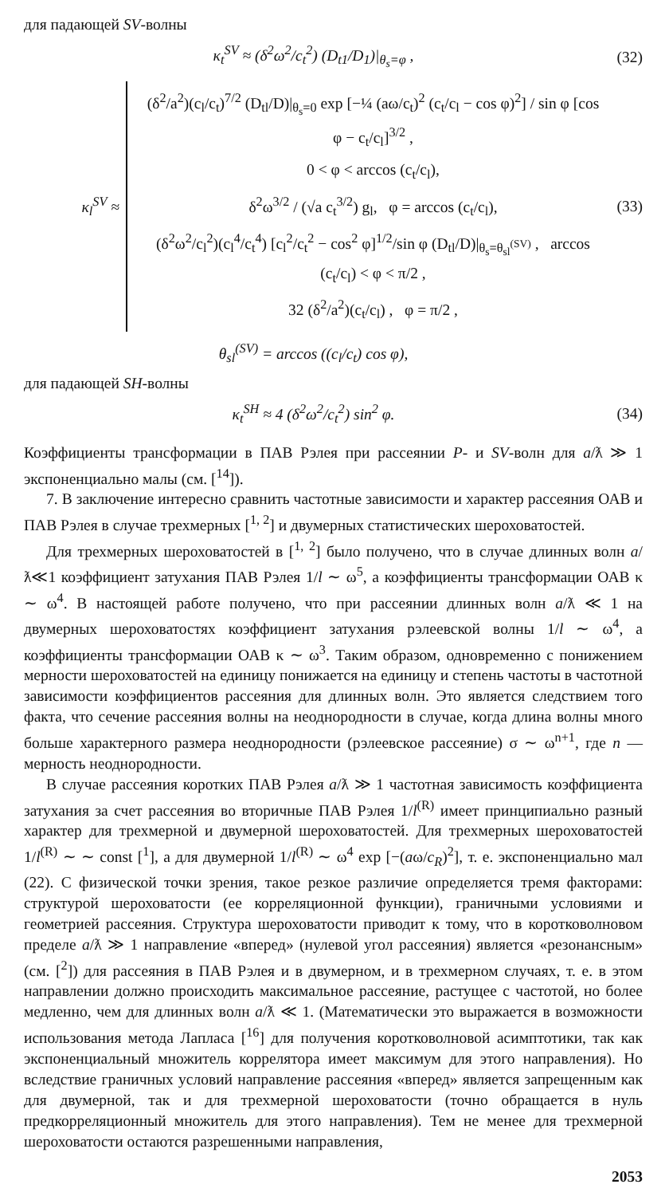для падающей SV-волны
κ<sub>t</sub><sup>SV</sup> ≈ (δ<sup>2</sup>ω<sup>2</sup>/c<sub>t</sub><sup>2</sup>) (D<sub>t1</sub>/D<sub>1</sub>)|<sub>θ<sub>s</sub>=φ</sub> , (32)
κ<sub>l</sub><sup>SV</sup> ≈
(δ<sup>2</sup>/a<sup>2</sup>)(c<sub>l</sub>/c<sub>t</sub>)<sup>7/2</sup> (D<sub>tl</sub>/D)|<sub>θ<sub>s</sub>=0</sub> exp [−¼ (aω/c<sub>t</sub>)<sup>2</sup> (c<sub>t</sub>/c<sub>l</sub> − cos φ)<sup>2</sup>] / sin φ [cos φ − c<sub>t</sub>/c<sub>l</sub>]<sup>3/2</sup> ,
0 < φ < arccos (c<sub>t</sub>/c<sub>l</sub>),
δ<sup>2</sup>ω<sup>3/2</sup> / (√a c<sub>t</sub><sup>3/2</sup>) g<sub>l</sub>, φ = arccos (c<sub>t</sub>/c<sub>l</sub>),
(δ<sup>2</sup>ω<sup>2</sup>/c<sub>l</sub><sup>2</sup>)(c<sub>l</sub><sup>4</sup>/c<sub>t</sub><sup>4</sup>) [c<sub>l</sub><sup>2</sup>/c<sub>t</sub><sup>2</sup> − cos<sup>2</sup> φ]<sup>1/2</sup>/sin φ (D<sub>tl</sub>/D)|<sub>θ<sub>s</sub>=θ<sub>sl</sub><sup>(SV)</sup></sub> , arccos (c<sub>t</sub>/c<sub>l</sub>) < φ < π/2 ,
32 (δ<sup>2</sup>/a<sup>2</sup>)(c<sub>t</sub>/c<sub>l</sub>) , φ = π/2 ,
(33)
θ<sub>sl</sub><sup>(SV)</sup> = arccos ((c<sub>l</sub>/c<sub>t</sub>) cos φ),
для падающей SH-волны
κ<sub>t</sub><sup>SH</sup> ≈ 4 (δ<sup>2</sup>ω<sup>2</sup>/c<sub>t</sub><sup>2</sup>) sin<sup>2</sup> φ. (34)
Коэффициенты трансформации в ПАВ Рэлея при рассеянии P- и SV-волн для a/ƛ ≫ 1 экспоненциально малы (см. [<sup>14</sup>]).
7. В заключение интересно сравнить частотные зависимости и характер рассеяния ОАВ и ПАВ Рэлея в случае трехмерных [<sup>1, 2</sup>] и двумерных статистических шероховатостей.
Для трехмерных шероховатостей в [<sup>1, 2</sup>] было получено, что в случае длинных волн a/ƛ≪1 коэффициент затухания ПАВ Рэлея 1/l ∼ ω<sup>5</sup>, а коэффициенты трансформации ОАВ κ ∼ ω<sup>4</sup>. В настоящей работе получено, что при рассеянии длинных волн a/ƛ ≪ 1 на двумерных шероховатостях коэффициент затухания рэлеевской волны 1/l ∼ ω<sup>4</sup>, а коэффициенты трансформации ОАВ κ ∼ ω<sup>3</sup>. Таким образом, одновременно с понижением мерности шероховатостей на единицу понижается на единицу и степень частоты в частотной зависимости коэффициентов рассеяния для длинных волн. Это является следствием того факта, что сечение рассеяния волны на неоднородности в случае, когда длина волны много больше характерного размера неоднородности (рэлеевское рассеяние) σ ∼ ω<sup>n+1</sup>, где n — мерность неоднородности.
В случае рассеяния коротких ПАВ Рэлея a/ƛ ≫ 1 частотная зависимость коэффициента затухания за счет рассеяния во вторичные ПАВ Рэлея 1/l<sup>(R)</sup> имеет принципиально разный характер для трехмерной и двумерной шероховатостей. Для трехмерных шероховатостей 1/l<sup>(R)</sup> ∼ ∼ const [<sup>1</sup>], а для двумерной 1/l<sup>(R)</sup> ∼ ω<sup>4</sup> exp [−(aω/c<sub>R</sub>)<sup>2</sup>], т. е. экспоненциально мал (22). С физической точки зрения, такое резкое различие определяется тремя факторами: структурой шероховатости (ее корреляционной функции), граничными условиями и геометрией рассеяния. Структура шероховатости приводит к тому, что в коротковолновом пределе a/ƛ ≫ 1 направление «вперед» (нулевой угол рассеяния) является «резонансным» (см. [<sup>2</sup>]) для рассеяния в ПАВ Рэлея и в двумерном, и в трехмерном случаях, т. е. в этом направлении должно происходить максимальное рассеяние, растущее с частотой, но более медленно, чем для длинных волн a/ƛ ≪ 1. (Математически это выражается в возможности использования метода Лапласа [<sup>16</sup>] для получения коротковолновой асимптотики, так как экспоненциальный множитель коррелятора имеет максимум для этого направления). Но вследствие граничных условий направление рассеяния «вперед» является запрещенным как для двумерной, так и для трехмерной шероховатости (точно обращается в нуль предкорреляционный множитель для этого направления). Тем не менее для трехмерной шероховатости остаются разрешенными направления,
2053